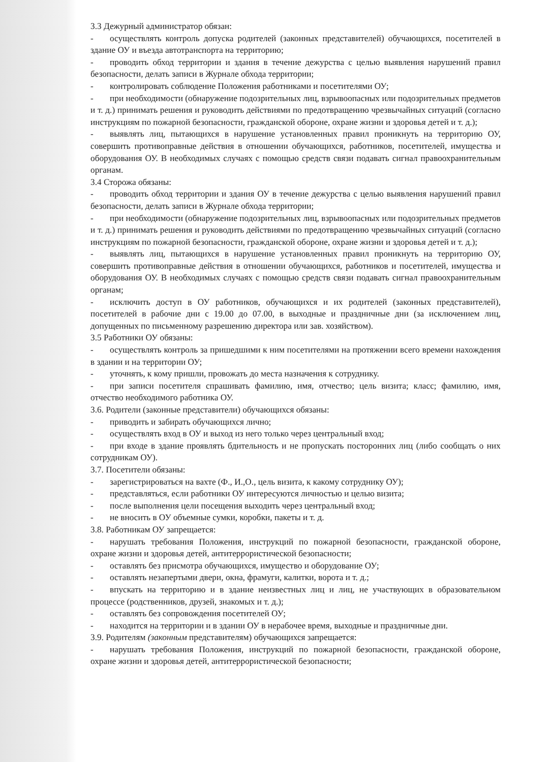3.3 Дежурный администратор обязан:
- осуществлять контроль допуска родителей (законных представителей) обучающихся, посетителей в здание ОУ и въезда автотранспорта на территорию;
- проводить обход территории и здания в течение дежурства с целью выявления нарушений правил безопасности, делать записи в Журнале обхода территории;
- контролировать соблюдение Положения работниками и посетителями ОУ;
- при необходимости (обнаружение подозрительных лиц, взрывоопасных или подозрительных предметов и т. д.) принимать решения и руководить действиями по предотвращению чрезвычайных ситуаций (согласно инструкциям по пожарной безопасности, гражданской обороне, охране жизни и здоровья детей и т. д.);
- выявлять лиц, пытающихся в нарушение установленных правил проникнуть на территорию ОУ, совершить противоправные действия в отношении обучающихся, работников, посетителей, имущества и оборудования ОУ. В необходимых случаях с помощью средств связи подавать сигнал правоохранительным органам.
3.4 Сторожа обязаны:
- проводить обход территории и здания ОУ в течение дежурства с целью выявления нарушений правил безопасности, делать записи в Журнале обхода территории;
- при необходимости (обнаружение подозрительных лиц, взрывоопасных или подозрительных предметов и т. д.) принимать решения и руководить действиями по предотвращению чрезвычайных ситуаций (согласно инструкциям по пожарной безопасности, гражданской обороне, охране жизни и здоровья детей и т. д.);
- выявлять лиц, пытающихся в нарушение установленных правил проникнуть на территорию ОУ, совершить противоправные действия в отношении обучающихся, работников и посетителей, имущества и оборудования ОУ. В необходимых случаях с помощью средств связи подавать сигнал правоохранительным органам;
- исключить доступ в ОУ работников, обучающихся и их родителей (законных представителей), посетителей в рабочие дни с 19.00 до 07.00, в выходные и праздничные дни (за исключением лиц, допущенных по письменному разрешению директора или зав. хозяйством).
3.5 Работники ОУ обязаны:
- осуществлять контроль за пришедшими к ним посетителями на протяжении всего времени нахождения в здании и на территории ОУ;
- уточнять, к кому пришли, провожать до места назначения к сотруднику.
- при записи посетителя спрашивать фамилию, имя, отчество; цель визита; класс; фамилию, имя, отчество необходимого работника ОУ.
3.6. Родители (законные представители) обучающихся обязаны:
- приводить и забирать обучающихся лично;
- осуществлять вход в ОУ и выход из него только через центральный вход;
- при входе в здание проявлять бдительность и не пропускать посторонних лиц (либо сообщать о них сотрудникам ОУ).
3.7. Посетители обязаны:
- зарегистрироваться на вахте (Ф., И.,О., цель визита, к какому сотруднику ОУ);
- представляться, если работники ОУ интересуются личностью и целью визита;
- после выполнения цели посещения выходить через центральный вход;
- не вносить в ОУ объемные сумки, коробки, пакеты и т. д.
3.8. Работникам ОУ запрещается:
- нарушать требования Положения, инструкций по пожарной безопасности, гражданской обороне, охране жизни и здоровья детей, антитеррористической безопасности;
- оставлять без присмотра обучающихся, имущество и оборудование ОУ;
- оставлять незапертыми двери, окна, фрамуги, калитки, ворота и т. д.;
- впускать на территорию и в здание неизвестных лиц и лиц, не участвующих в образовательном процессе (родственников, друзей, знакомых и т. д.);
- оставлять без сопровождения посетителей ОУ;
- находится на территории и в здании ОУ в нерабочее время, выходные и праздничные дни.
3.9. Родителям (законным представителям) обучающихся запрещается:
- нарушать требования Положения, инструкций по пожарной безопасности, гражданской обороне, охране жизни и здоровья детей, антитеррористической безопасности;